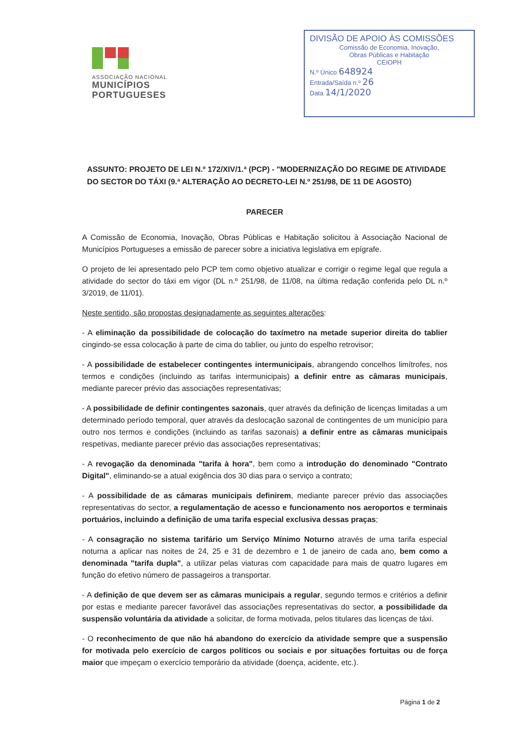ASSOCIAÇÃO NACIONAL
MUNICÍPIOS
PORTUGUESES
DIVISÃO DE APOIO ÀS COMISSÕES
Comissão de Economia, Inovação,
Obras Públicas e Habitação
CEIOPH
N.º Único 648924
Entrada/Saída n.º 26
Data 14/1/2020
ASSUNTO: PROJETO DE LEI N.º 172/XIV/1.ª (PCP) - "MODERNIZAÇÃO DO REGIME DE ATIVIDADE DO SECTOR DO TÁXI (9.ª ALTERAÇÃO AO DECRETO-LEI N.º 251/98, DE 11 DE AGOSTO)
PARECER
A Comissão de Economia, Inovação, Obras Públicas e Habitação solicitou à Associação Nacional de Municípios Portugueses a emissão de parecer sobre a iniciativa legislativa em epígrafe.
O projeto de lei apresentado pelo PCP tem como objetivo atualizar e corrigir o regime legal que regula a atividade do sector do táxi em vigor (DL n.º 251/98, de 11/08, na última redação conferida pelo DL n.º 3/2019, de 11/01).
Neste sentido, são propostas designadamente as seguintes alterações:
- A eliminação da possibilidade de colocação do taxímetro na metade superior direita do tablier cingindo-se essa colocação à parte de cima do tablier, ou junto do espelho retrovisor;
- A possibilidade de estabelecer contingentes intermunicipais, abrangendo concelhos limítrofes, nos termos e condições (incluindo as tarifas intermunicipais) a definir entre as câmaras municipais, mediante parecer prévio das associações representativas;
- A possibilidade de definir contingentes sazonais, quer através da definição de licenças limitadas a um determinado período temporal, quer através da deslocação sazonal de contingentes de um município para outro nos termos e condições (incluindo as tarifas sazonais) a definir entre as câmaras municipais respetivas, mediante parecer prévio das associações representativas;
- A revogação da denominada "tarifa à hora", bem como a introdução do denominado "Contrato Digital", eliminando-se a atual exigência dos 30 dias para o serviço a contrato;
- A possibilidade de as câmaras municipais definirem, mediante parecer prévio das associações representativas do sector, a regulamentação de acesso e funcionamento nos aeroportos e terminais portuários, incluindo a definição de uma tarifa especial exclusiva dessas praças;
- A consagração no sistema tarifário um Serviço Mínimo Noturno através de uma tarifa especial noturna a aplicar nas noites de 24, 25 e 31 de dezembro e 1 de janeiro de cada ano, bem como a denominada "tarifa dupla", a utilizar pelas viaturas com capacidade para mais de quatro lugares em função do efetivo número de passageiros a transportar.
- A definição de que devem ser as câmaras municipais a regular, segundo termos e critérios a definir por estas e mediante parecer favorável das associações representativas do sector, a possibilidade da suspensão voluntária da atividade a solicitar, de forma motivada, pelos titulares das licenças de táxi.
- O reconhecimento de que não há abandono do exercício da atividade sempre que a suspensão for motivada pelo exercício de cargos políticos ou sociais e por situações fortuitas ou de força maior que impeçam o exercício temporário da atividade (doença, acidente, etc.).
Página 1 de 2